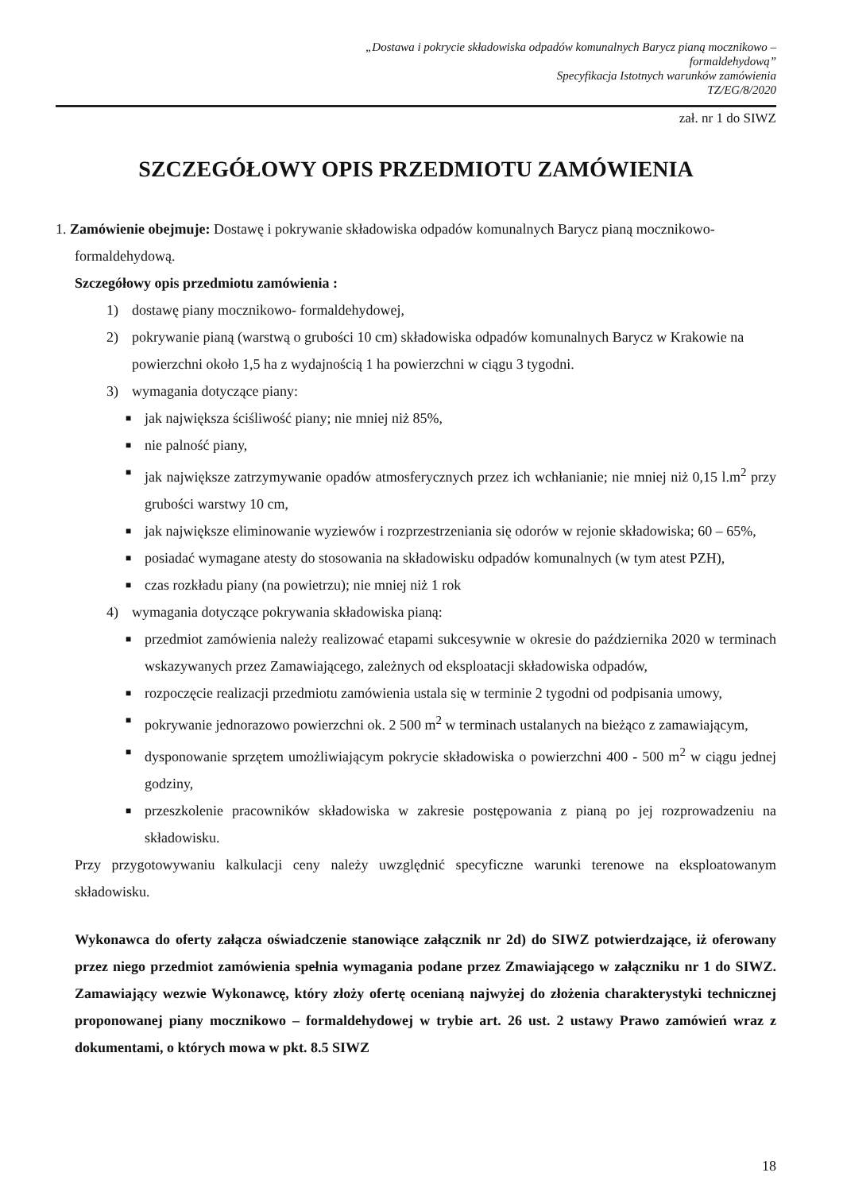„Dostawa i pokrycie składowiska odpadów komunalnych Barycz pianą mocznikowo – formaldehydową”
Specyfikacja Istotnych warunków zamówienia
TZ/EG/8/2020
zał. nr 1 do SIWZ
SZCZEGÓŁOWY OPIS PRZEDMIOTU ZAMÓWIENIA
1. Zamówienie obejmuje: Dostawę i pokrywanie składowiska odpadów komunalnych Barycz pianą mocznikowo-
formaldehydową.
Szczegółowy opis przedmiotu zamówienia :
1) dostawę piany mocznikowo- formaldehydowej,
2) pokrywanie pianą (warstwą o grubości 10 cm) składowiska odpadów komunalnych Barycz w Krakowie na powierzchni około 1,5 ha z wydajnością 1 ha powierzchni w ciągu 3 tygodni.
3) wymagania dotyczące piany:
■ jak największa ściśliwość piany; nie mniej niż 85%,
■ nie palność piany,
■ jak największe zatrzymywanie opadów atmosferycznych przez ich wchłanianie; nie mniej niż 0,15 l.m<sup>2</sup> przy grubości warstwy 10 cm,
■ jak największe eliminowanie wyziewów i rozprzestrzeniania się odorów w rejonie składowiska; 60 – 65%,
■ posiadać wymagane atesty do stosowania na składowisku odpadów komunalnych (w tym atest PZH),
■ czas rozkładu piany (na powietrzu); nie mniej niż 1 rok
4) wymagania dotyczące pokrywania składowiska pianą:
■ przedmiot zamówienia należy realizować etapami sukcesywnie w okresie do października 2020 w terminach wskazywanych przez Zamawiającego, zależnych od eksploatacji składowiska odpadów,
■ rozpoczęcie realizacji przedmiotu zamówienia ustala się w terminie 2 tygodni od podpisania umowy,
■ pokrywanie jednorazowo powierzchni ok. 2 500 m<sup>2</sup> w terminach ustalanych na bieżąco z zamawiającym,
■ dysponowanie sprzętem umożliwiającym pokrycie składowiska o powierzchni 400 - 500 m<sup>2</sup> w ciągu jednej godziny,
■ przeszkolenie pracowników składowiska w zakresie postępowania z pianą po jej rozprowadzeniu na składowisku.
Przy przygotowywaniu kalkulacji ceny należy uwzględnić specyficzne warunki terenowe na eksploatowanym składowisku.
Wykonawca do oferty załącza oświadczenie stanowiące załącznik nr 2d) do SIWZ potwierdzające, iż oferowany przez niego przedmiot zamówienia spełnia wymagania podane przez Zmawiającego w załączniku nr 1 do SIWZ. Zamawiający wezwie Wykonawcę, który złoży ofertę ocenianą najwyżej do złożenia charakterystyki technicznej proponowanej piany mocznikowo – formaldehydowej w trybie art. 26 ust. 2 ustawy Prawo zamówień wraz z dokumentami, o których mowa w pkt. 8.5 SIWZ
18